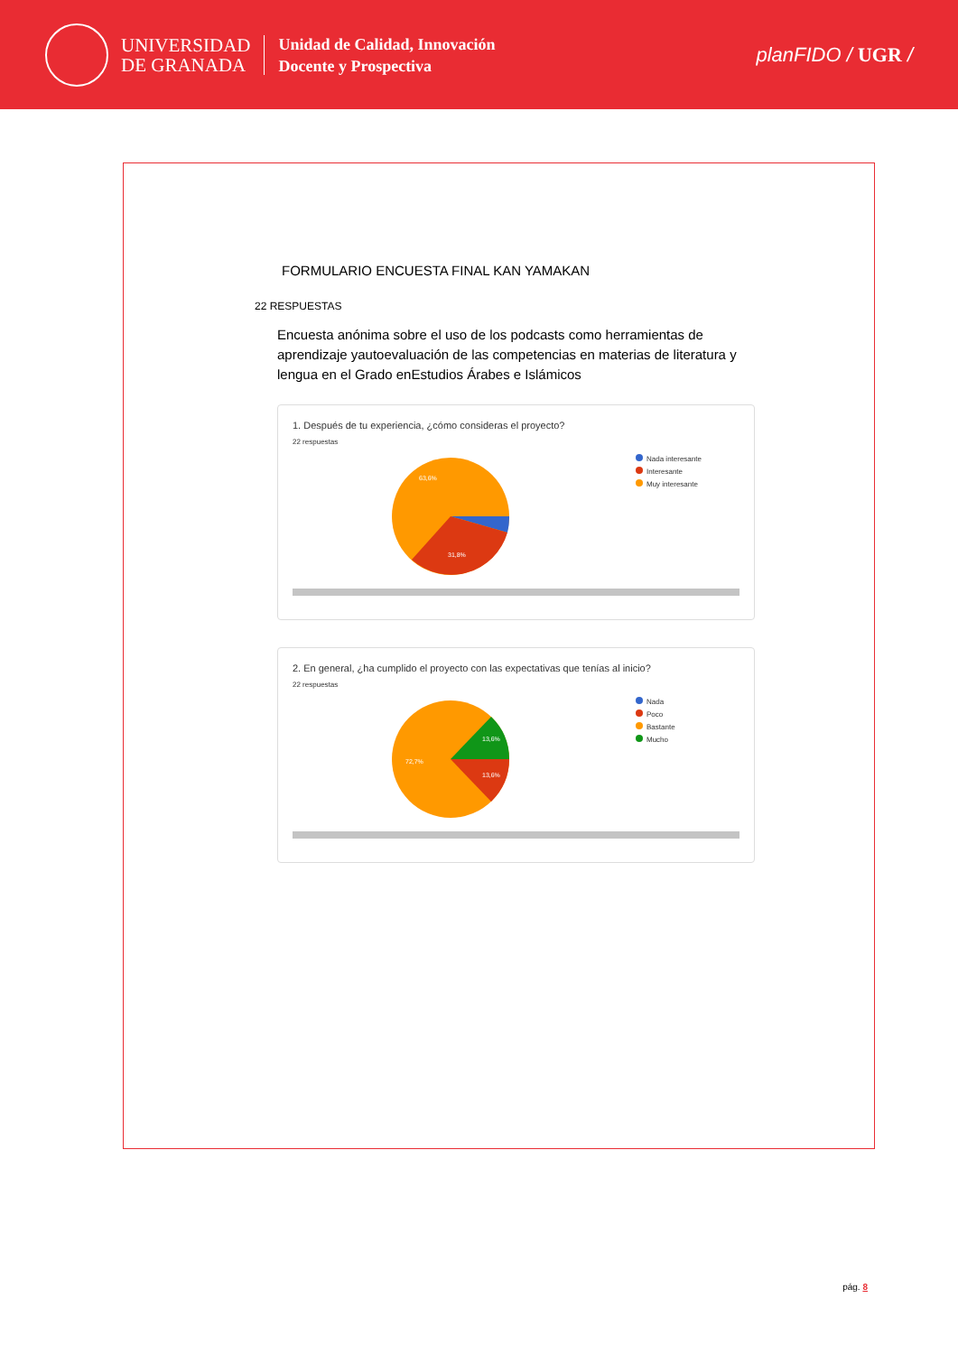UNIVERSIDAD
DE GRANADA
Unidad de Calidad, Innovación
Docente y Prospectiva
planFIDO / UGR /
FORMULARIO ENCUESTA FINAL KAN YAMAKAN
22 RESPUESTAS
Encuesta anónima sobre el uso de los podcasts como herramientas de aprendizaje yautoevaluación de las competencias en materias de literatura y lengua en el Grado enEstudios Árabes e Islámicos
1. Después de tu experiencia, ¿cómo consideras el proyecto?
22 respuestas
63,6%
31,8%
Nada interesante
Interesante
Muy interesante
2. En general, ¿ha cumplido el proyecto con las expectativas que tenías al inicio?
22 respuestas
13,6%
13,6%
72,7%
Nada
Poco
Bastante
Mucho
pág. 8